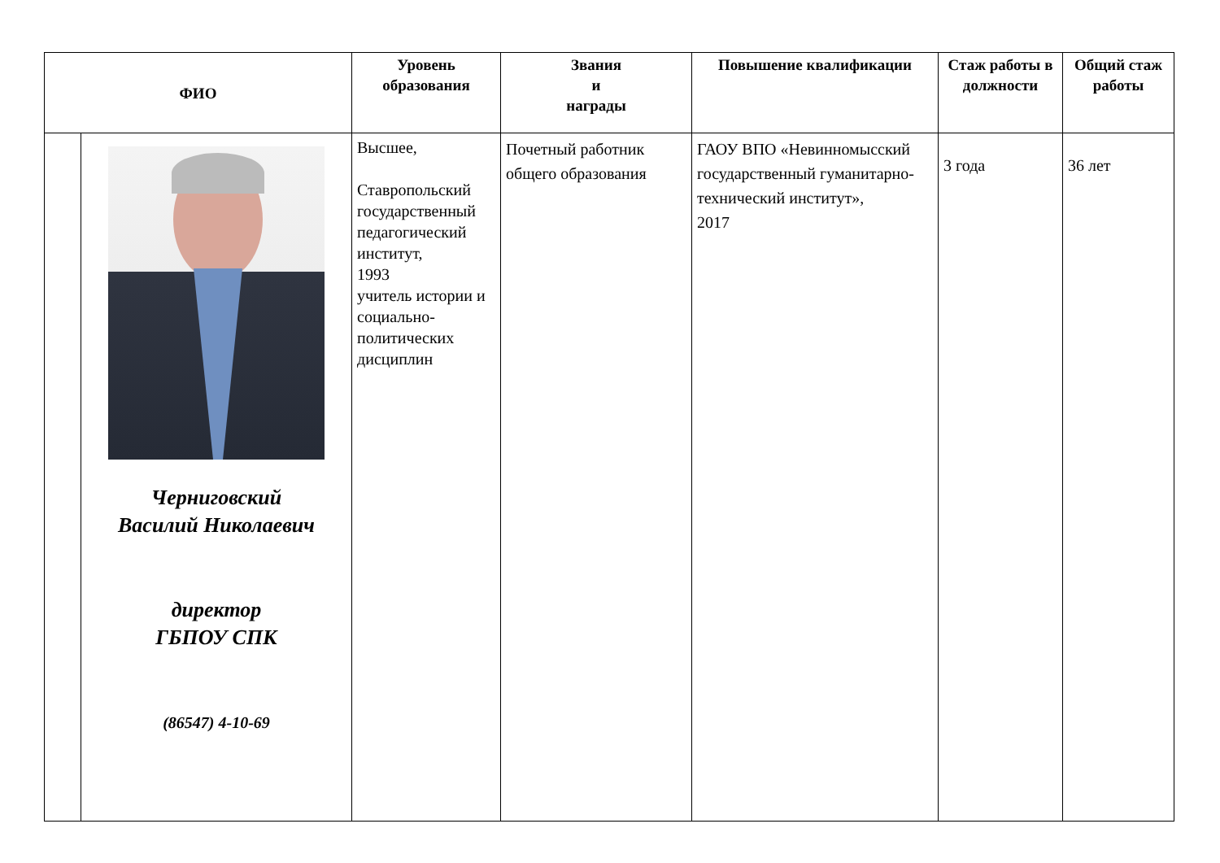| ФИО | | Уровень образования | Звания и награды | Повышение квалификации | Стаж работы в должности | Общий стаж работы |
| --- | --- | --- | --- | --- | --- | --- |
| | Черниговский Василий Николаевич директор ГБПОУ СПК (86547) 4-10-69 | Высшее, Ставропольский государственный педагогический институт, 1993 учитель истории и социально-политических дисциплин | Почетный работник общего образования | ГАОУ ВПО «Невинномысский государственный гуманитарно-технический институт», 2017 | 3 года | 36 лет |